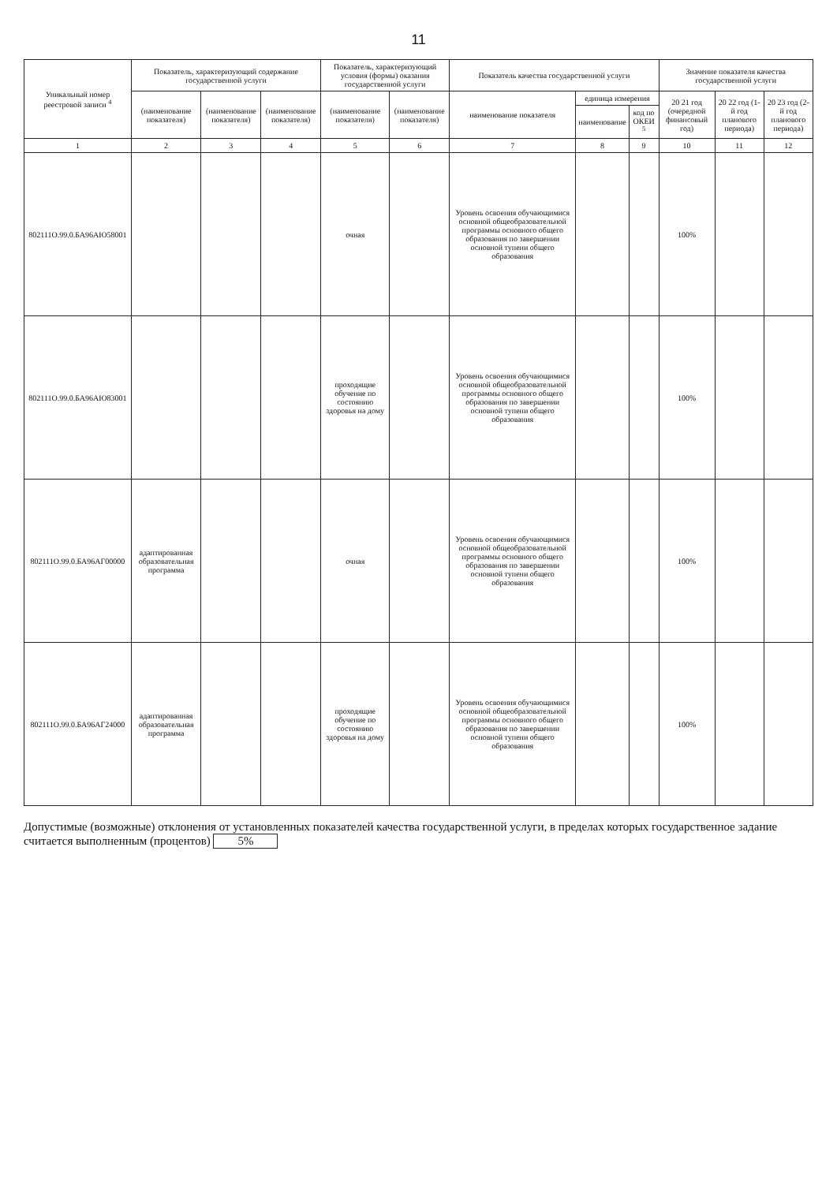11
| Уникальный номер реестровой записи <sup>4</sup> | Показатель, характеризующий содержание государственной услуги | | | Показатель, характеризующий условия (формы) оказания государственной услуги | | Показатель качества государственной услуги | | | Значение показателя качества государственной услуги | | |
| --- | --- | --- | --- | --- | --- | --- | --- | --- | --- | --- | --- |
| | (наименование показателя) | (наименование показателя) | (наименование показателя) | (наименование показателя) | (наименование показателя) | наименование показателя | единица измерения | | 20 21 год (очередной финансовый год) | 20 22 год (1-й год планового периода) | 20 23 год (2-й год планового периода) |
| | | | | | | | наименование | код по ОКЕИ <sup>5</sup> | | | |
| 1 | 2 | 3 | 4 | 5 | 6 | 7 | 8 | 9 | 10 | 11 | 12 |
| 802111О.99.0.БА96АЮ58001 | | | | очная | | Уровень освоения обучающимися основной общеобразовательной программы основного общего образования по завершении основной тупени общего образования | | | 100% | | |
| 802111О.99.0.БА96АЮ83001 | | | | проходящие обучение по состоянию здоровья на дому | | Уровень освоения обучающимися основной общеобразовательной программы основного общего образования по завершении основной тупени общего образования | | | 100% | | |
| 802111О.99.0.БА96АГ00000 | адаптированная образовательная программа | | | очная | | Уровень освоения обучающимися основной общеобразовательной программы основного общего образования по завершении основной тупени общего образования | | | 100% | | |
| 802111О.99.0.БА96АГ24000 | адаптированная образовательная программа | | | проходящие обучение по состоянию здоровья на дому | | Уровень освоения обучающимися основной общеобразовательной программы основного общего образования по завершении основной тупени общего образования | | | 100% | | |
Допустимые (возможные) отклонения от установленных показателей качества государственной услуги, в пределах которых государственное задание считается выполненным (процентов) 5%